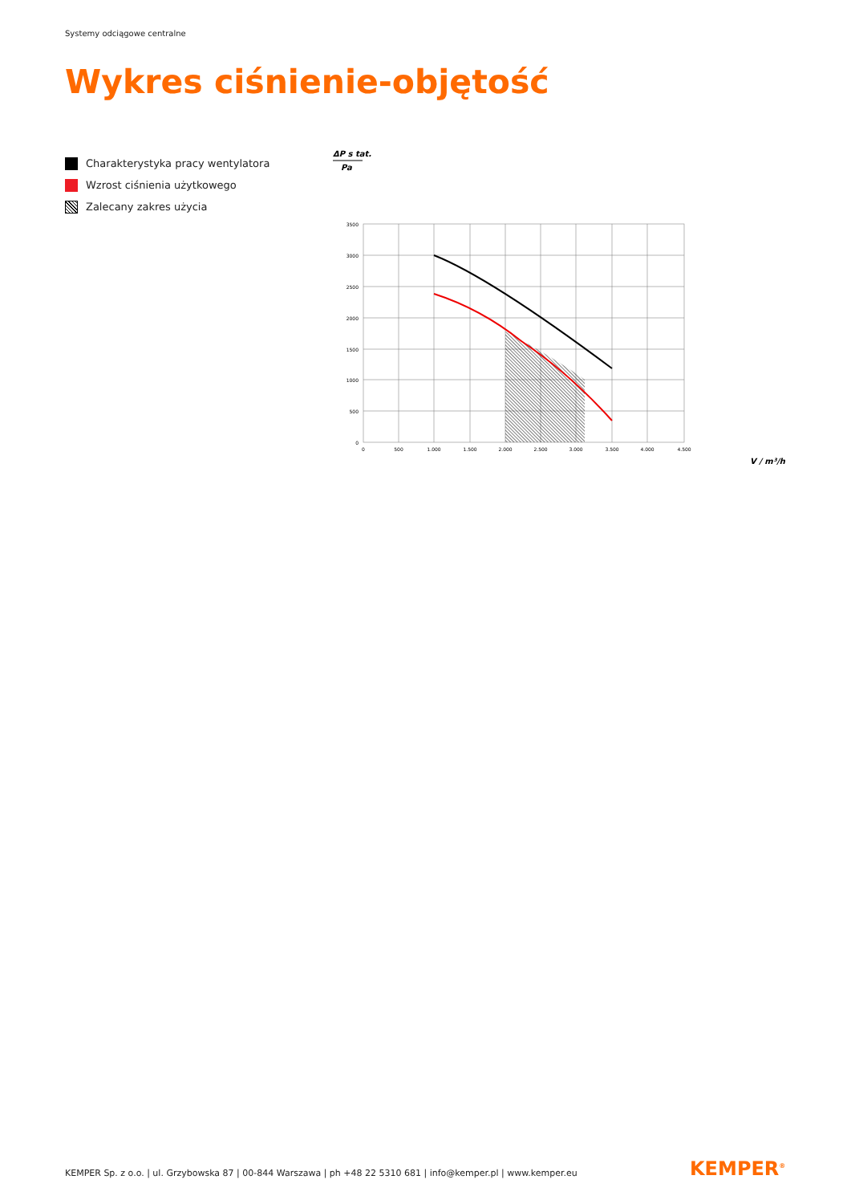Systemy odciągowe centralne
Wykres ciśnienie-objętość
Charakterystyka pracy wentylatora
Wzrost ciśnienia użytkowego
Zalecany zakres użycia
ΔP s tat.
Pa
3500
3000
2500
2000
1500
1000
500
0
0
500
1.000
1.500
2.000
2.500
3.000
3.500
4.000
4.500
V / m³/h
KEMPER Sp. z o.o. | ul. Grzybowska 87 | 00-844 Warszawa | ph +48 22 5310 681 | info@kemper.pl | www.kemper.eu
KEMPER<sup>®</sup>